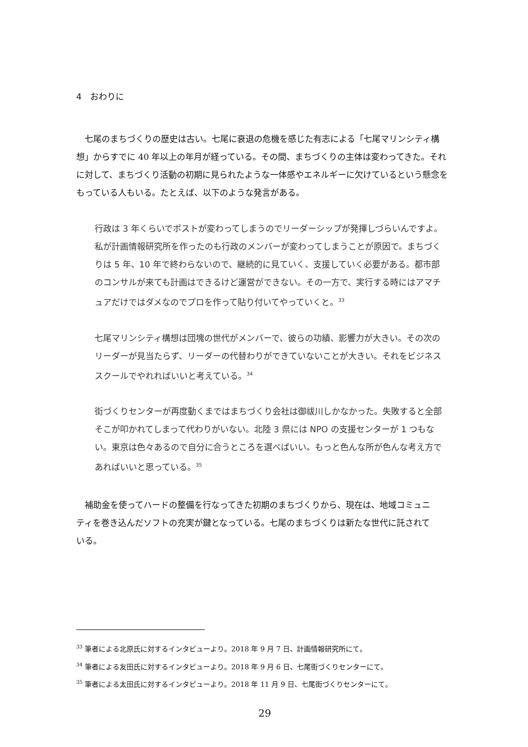4　おわりに
七尾のまちづくりの歴史は古い。七尾に衰退の危機を感じた有志による「七尾マリンシティ構想」からすでに 40 年以上の年月が経っている。その間、まちづくりの主体は変わってきた。それに対して、まちづくり活動の初期に見られたような一体感やエネルギーに欠けているという懸念をもっている人もいる。たとえば、以下のような発言がある。
行政は 3 年くらいでポストが変わってしまうのでリーダーシップが発揮しづらいんですよ。私が計画情報研究所を作ったのも行政のメンバーが変わってしまうことが原因で。まちづくりは 5 年、10 年で終わらないので、継続的に見ていく、支援していく必要がある。都市部のコンサルが来ても計画はできるけど運営ができない。その一方で、実行する時にはアマチュアだけではダメなのでプロを作って貼り付いてやっていくと。<sup>33</sup>
七尾マリンシティ構想は団塊の世代がメンバーで、彼らの功績、影響力が大きい。その次のリーダーが見当たらず、リーダーの代替わりができていないことが大きい。それをビジネススクールでやれればいいと考えている。<sup>34</sup>
街づくりセンターが再度動くまではまちづくり会社は御祓川しかなかった。失敗すると全部そこが叩かれてしまって代わりがいない。北陸 3 県には NPO の支援センターが 1 つもない。東京は色々あるので自分に合うところを選べばいい。もっと色んな所が色んな考え方であればいいと思っている。<sup>35</sup>
補助金を使ってハードの整備を行なってきた初期のまちづくりから、現在は、地域コミュニティを巻き込んだソフトの充実が鍵となっている。七尾のまちづくりは新たな世代に託されている。
<sup>33</sup> 筆者による北原氏に対するインタビューより。2018 年 9 月 7 日、計画情報研究所にて。
<sup>34</sup> 筆者による友田氏に対するインタビューより。2018 年 9 月 6 日、七尾街づくりセンターにて。
<sup>35</sup> 筆者による太田氏に対するインタビューより。2018 年 11 月 9 日、七尾街づくりセンターにて。
29